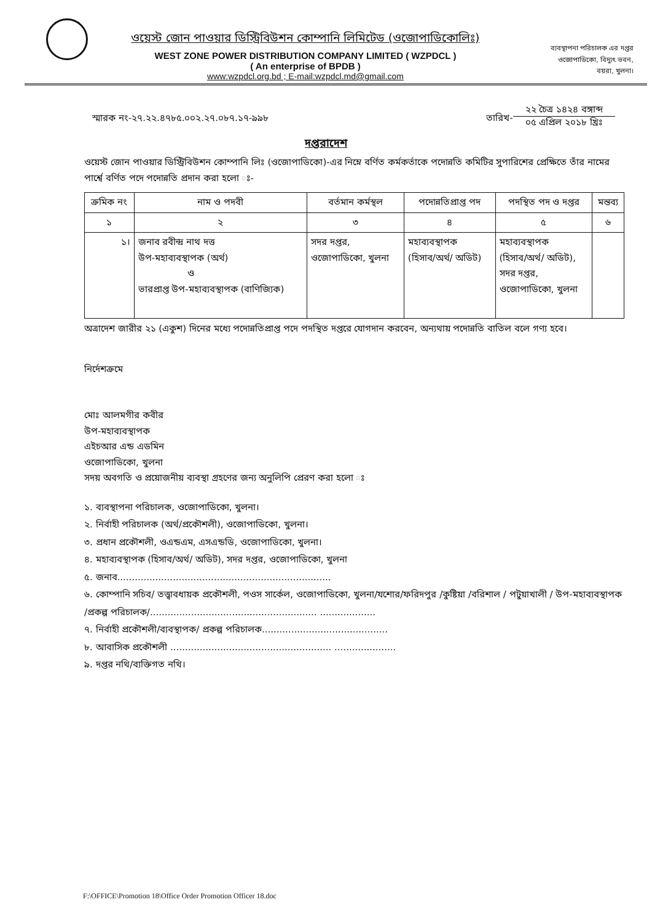ওয়েস্ট জোন পাওয়ার ডিস্ট্রিবিউশন কোম্পানি লিমিটেড (ওজোপাডিকোলিঃ)
WEST ZONE POWER DISTRIBUTION COMPANY LIMITED ( WZPDCL )
( An enterprise of BPDB )
www:wzpdcl.org.bd ; E-mail:wzpdcl.md@gmail.com
ব্যবস্থাপনা পরিচালক এর দপ্তর
ওজোপাডিকো, বিদ্যুৎ ভবন,
বয়রা, খুলনা।
স্মারক নং-২৭.২২.৪৭৮৫.০০২.২৭.০৮৭.১৭-৯৯৮
তারিখ-
২২ চৈত্র ১৪২৪ বঙ্গাব্দ
০৫ এপ্রিল ২০১৮ খ্রিঃ
দপ্তরাদেশ
ওয়েস্ট জোন পাওয়ার ডিস্ট্রিবিউশন কোম্পানি লিঃ (ওজোপাডিকো)-এর নিম্নে বর্ণিত কর্মকর্তাকে পদোন্নতি কমিটির সুপারিশের প্রেক্ষিতে তাঁর নামের পার্শ্বে বর্ণিত পদে পদোন্নতি প্রদান করা হলো ঃ-
| ক্রমিক নং | নাম ও পদবী | বর্তমান কর্মস্থল | পদোন্নতিপ্রাপ্ত পদ | পদস্থিত পদ ও দপ্তর | মন্তব্য |
| --- | --- | --- | --- | --- | --- |
| ১ | ২ | ৩ | ৪ | ৫ | ৬ |
| ১। | জনাব রবীন্দ্র নাথ দত্ত উপ-মহাব্যবস্থাপক (অর্থ) ও ভারপ্রাপ্ত উপ-মহাব্যবস্থাপক (বাণিজ্যিক) | সদর দপ্তর, ওজোপাডিকো, খুলনা | মহাব্যবস্থাপক (হিসাব/অর্থ/ অডিট) | মহাব্যবস্থাপক (হিসাব/অর্থ/ অডিট), সদর দপ্তর, ওজোপাডিকো, খুলনা | |
অত্রাদেশ জারীর ২১ (একুশ) দিনের মধ্যে পদোন্নতিপ্রাপ্ত পদে পদস্থিত দপ্তরে যোগদান করবেন, অন্যথায় পদোন্নতি বাতিল বলে গণ্য হবে।
নির্দেশক্রমে
মোঃ আলমগীর কবীর
উপ-মহাব্যবস্থাপক
এইচআর এন্ড এডমিন
ওজোপাডিকো, খুলনা
সদয় অবগতি ও প্রয়োজনীয় ব্যবস্থা গ্রহণের জন্য অনুলিপি প্রেরণ করা হলো ঃ
১. ব্যবস্থাপনা পরিচালক, ওজোপাডিকো, খুলনা।
২. নির্বাহী পরিচালক (অর্থ/প্রকৌশলী), ওজোপাডিকো, খুলনা।
৩. প্রধান প্রকৌশলী, ওএন্ডএম, এসএন্ডডি, ওজোপাডিকো, খুলনা।
৪. মহাব্যবস্থাপক (হিসাব/অর্থ/ অডিট), সদর দপ্তর, ওজোপাডিকো, খুলনা
৫. জনাব.........................................................................
৬. কোম্পানি সচিব/ তত্ত্বাবধায়ক প্রকৌশলী, পওস সার্কেল, ওজোপাডিকো, খুলনা/যশোর/ফরিদপুর /কুষ্টিয়া /বরিশাল / পটুয়াখালী / উপ-মহাব্যবস্থাপক /প্রকল্প পরিচালক/......................................................... ...................
৭. নির্বাহী প্রকৌশলী/ব্যবস্থাপক/ প্রকল্প পরিচালক...........................................
৮. আবাসিক প্রকৌশলী ....................................................... .....................
৯. দপ্তর নথি/ব্যক্তিগত নথি।
F:\OFFICE\Promotion 18\Office Order Promotion Officer 18.doc